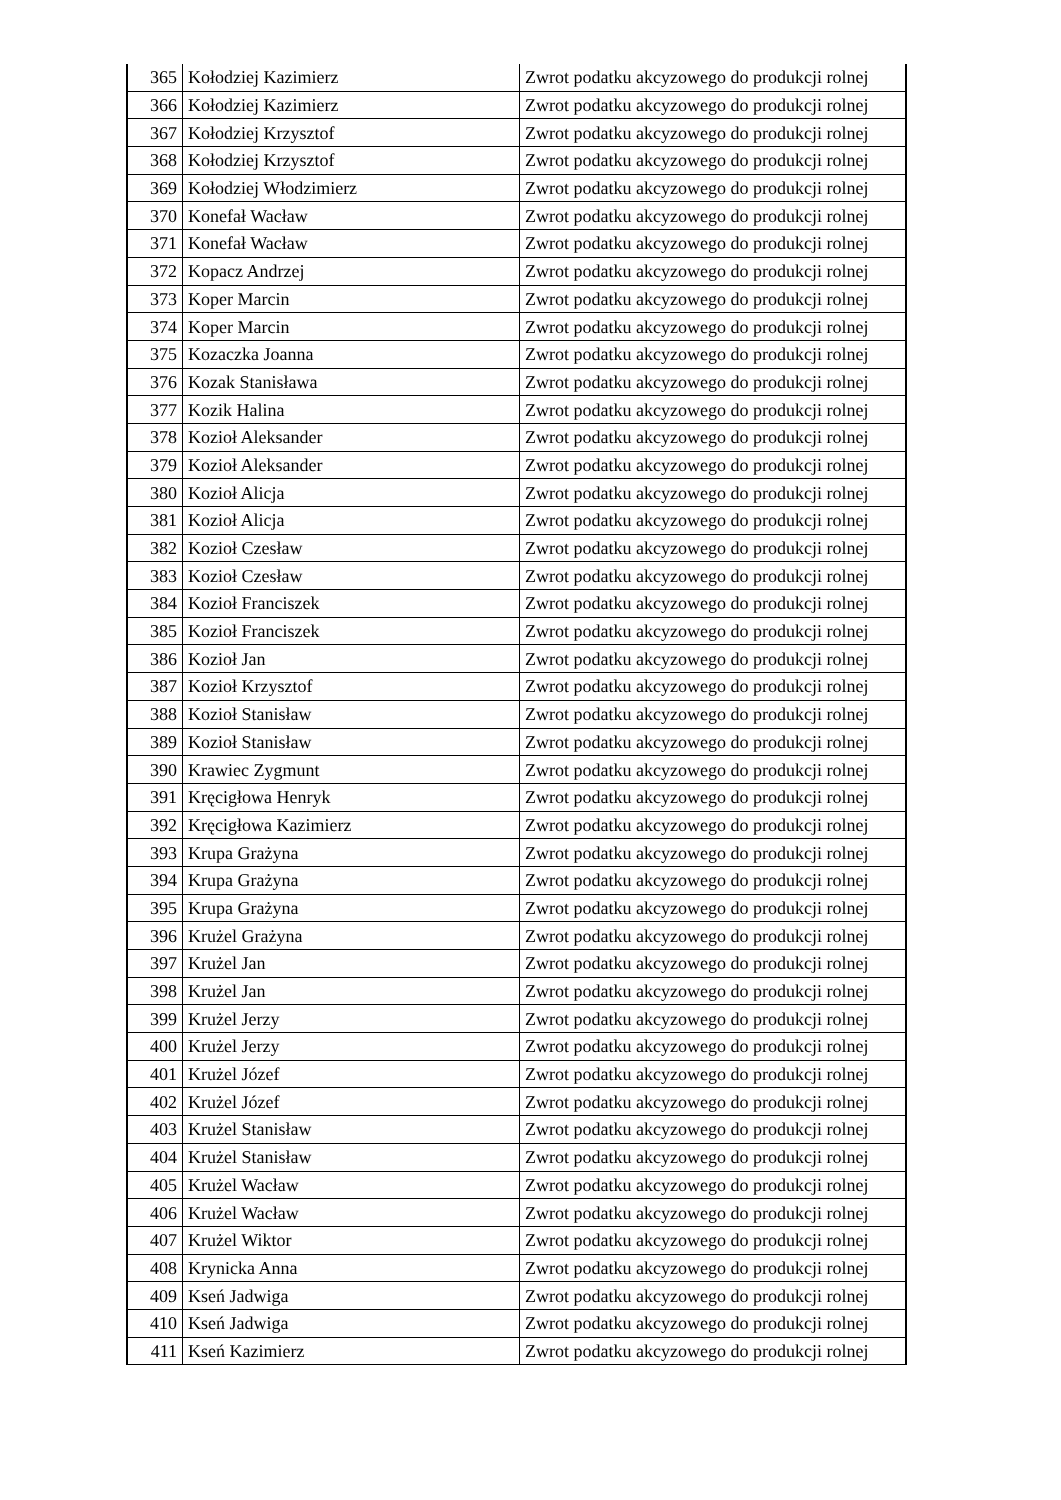| 365 | Kołodziej Kazimierz | Zwrot podatku akcyzowego do produkcji rolnej |
| 366 | Kołodziej Kazimierz | Zwrot podatku akcyzowego do produkcji rolnej |
| 367 | Kołodziej Krzysztof | Zwrot podatku akcyzowego do produkcji rolnej |
| 368 | Kołodziej Krzysztof | Zwrot podatku akcyzowego do produkcji rolnej |
| 369 | Kołodziej Włodzimierz | Zwrot podatku akcyzowego do produkcji rolnej |
| 370 | Konefał Wacław | Zwrot podatku akcyzowego do produkcji rolnej |
| 371 | Konefał Wacław | Zwrot podatku akcyzowego do produkcji rolnej |
| 372 | Kopacz Andrzej | Zwrot podatku akcyzowego do produkcji rolnej |
| 373 | Koper Marcin | Zwrot podatku akcyzowego do produkcji rolnej |
| 374 | Koper Marcin | Zwrot podatku akcyzowego do produkcji rolnej |
| 375 | Kozaczka Joanna | Zwrot podatku akcyzowego do produkcji rolnej |
| 376 | Kozak Stanisława | Zwrot podatku akcyzowego do produkcji rolnej |
| 377 | Kozik Halina | Zwrot podatku akcyzowego do produkcji rolnej |
| 378 | Kozioł Aleksander | Zwrot podatku akcyzowego do produkcji rolnej |
| 379 | Kozioł Aleksander | Zwrot podatku akcyzowego do produkcji rolnej |
| 380 | Kozioł Alicja | Zwrot podatku akcyzowego do produkcji rolnej |
| 381 | Kozioł Alicja | Zwrot podatku akcyzowego do produkcji rolnej |
| 382 | Kozioł Czesław | Zwrot podatku akcyzowego do produkcji rolnej |
| 383 | Kozioł Czesław | Zwrot podatku akcyzowego do produkcji rolnej |
| 384 | Kozioł Franciszek | Zwrot podatku akcyzowego do produkcji rolnej |
| 385 | Kozioł Franciszek | Zwrot podatku akcyzowego do produkcji rolnej |
| 386 | Kozioł Jan | Zwrot podatku akcyzowego do produkcji rolnej |
| 387 | Kozioł Krzysztof | Zwrot podatku akcyzowego do produkcji rolnej |
| 388 | Kozioł Stanisław | Zwrot podatku akcyzowego do produkcji rolnej |
| 389 | Kozioł Stanisław | Zwrot podatku akcyzowego do produkcji rolnej |
| 390 | Krawiec Zygmunt | Zwrot podatku akcyzowego do produkcji rolnej |
| 391 | Kręcigłowa Henryk | Zwrot podatku akcyzowego do produkcji rolnej |
| 392 | Kręcigłowa Kazimierz | Zwrot podatku akcyzowego do produkcji rolnej |
| 393 | Krupa Grażyna | Zwrot podatku akcyzowego do produkcji rolnej |
| 394 | Krupa Grażyna | Zwrot podatku akcyzowego do produkcji rolnej |
| 395 | Krupa Grażyna | Zwrot podatku akcyzowego do produkcji rolnej |
| 396 | Krużel Grażyna | Zwrot podatku akcyzowego do produkcji rolnej |
| 397 | Krużel Jan | Zwrot podatku akcyzowego do produkcji rolnej |
| 398 | Krużel Jan | Zwrot podatku akcyzowego do produkcji rolnej |
| 399 | Krużel Jerzy | Zwrot podatku akcyzowego do produkcji rolnej |
| 400 | Krużel Jerzy | Zwrot podatku akcyzowego do produkcji rolnej |
| 401 | Krużel Józef | Zwrot podatku akcyzowego do produkcji rolnej |
| 402 | Krużel Józef | Zwrot podatku akcyzowego do produkcji rolnej |
| 403 | Krużel Stanisław | Zwrot podatku akcyzowego do produkcji rolnej |
| 404 | Krużel Stanisław | Zwrot podatku akcyzowego do produkcji rolnej |
| 405 | Krużel Wacław | Zwrot podatku akcyzowego do produkcji rolnej |
| 406 | Krużel Wacław | Zwrot podatku akcyzowego do produkcji rolnej |
| 407 | Krużel Wiktor | Zwrot podatku akcyzowego do produkcji rolnej |
| 408 | Krynicka Anna | Zwrot podatku akcyzowego do produkcji rolnej |
| 409 | Kseń Jadwiga | Zwrot podatku akcyzowego do produkcji rolnej |
| 410 | Kseń Jadwiga | Zwrot podatku akcyzowego do produkcji rolnej |
| 411 | Kseń Kazimierz | Zwrot podatku akcyzowego do produkcji rolnej |